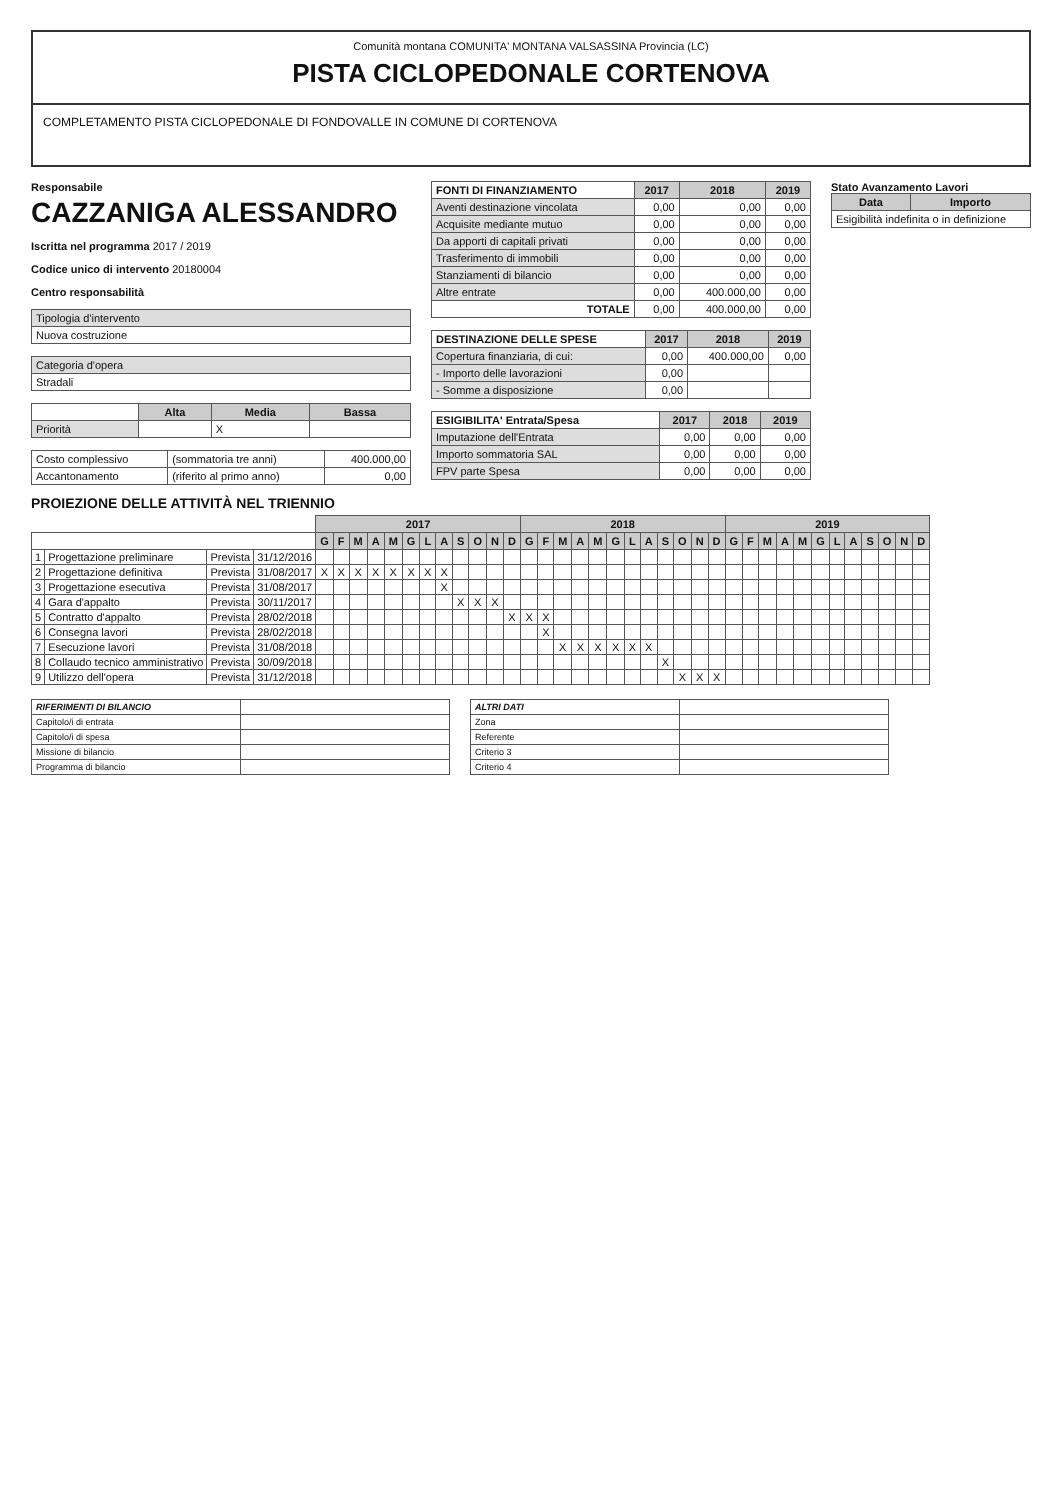Comunità montana COMUNITA' MONTANA VALSASSINA Provincia (LC)
PISTA CICLOPEDONALE CORTENOVA
COMPLETAMENTO PISTA CICLOPEDONALE DI FONDOVALLE IN COMUNE DI CORTENOVA
Responsabile
CAZZANIGA ALESSANDRO
Iscritta nel programma 2017 / 2019
Codice unico di intervento 20180004
Centro responsabilità
| Tipologia d'intervento |
| Nuova costruzione |
| Categoria d'opera |
| Stradali |
| | Alta | Media | Bassa |
| Priorità | | X | |
| Costo complessivo | (sommatoria tre anni) | 400.000,00 |
| Accantonamento | (riferito al primo anno) | 0,00 |
| FONTI DI FINANZIAMENTO | 2017 | 2018 | 2019 |
| --- | --- | --- | --- |
| Aventi destinazione vincolata | 0,00 | 0,00 | 0,00 |
| Acquisite mediante mutuo | 0,00 | 0,00 | 0,00 |
| Da apporti di capitali privati | 0,00 | 0,00 | 0,00 |
| Trasferimento di immobili | 0,00 | 0,00 | 0,00 |
| Stanziamenti di bilancio | 0,00 | 0,00 | 0,00 |
| Altre entrate | 0,00 | 400.000,00 | 0,00 |
| TOTALE | 0,00 | 400.000,00 | 0,00 |
| DESTINAZIONE DELLE SPESE | 2017 | 2018 | 2019 |
| --- | --- | --- | --- |
| Copertura finanziaria, di cui: | 0,00 | 400.000,00 | 0,00 |
| - Importo delle lavorazioni | 0,00 | | |
| - Somme a disposizione | 0,00 | | |
| ESIGIBILITA' Entrata/Spesa | 2017 | 2018 | 2019 |
| --- | --- | --- | --- |
| Imputazione dell'Entrata | 0,00 | 0,00 | 0,00 |
| Importo sommatoria SAL | 0,00 | 0,00 | 0,00 |
| FPV parte Spesa | 0,00 | 0,00 | 0,00 |
Stato Avanzamento Lavori
| Data | Importo |
| --- | --- |
| Esigibilità indefinita o in definizione | |
PROIEZIONE DELLE ATTIVITÀ NEL TRIENNIO
| | | | | 2017 | | | | | | | | | | | | 2018 | | | | | | | | | | | | 2019 | | | | | | | | | | | |
| | | | | G | F | M | A | M | G | L | A | S | O | N | D | G | F | M | A | M | G | L | A | S | O | N | D | G | F | M | A | M | G | L | A | S | O | N | D |
| 1 | Progettazione preliminare | Prevista | 31/12/2016 | | | | | | | | | | | | | | | | | | | | | | | | | | | | | | | | | | | | |
| 2 | Progettazione definitiva | Prevista | 31/08/2017 | X | X | X | X | X | X | X | X | | | | | | | | | | | | | | | | | | | | | | | | | | | | |
| 3 | Progettazione esecutiva | Prevista | 31/08/2017 | | | | | | | | X | | | | | | | | | | | | | | | | | | | | | | | | | | | | |
| 4 | Gara d'appalto | Prevista | 30/11/2017 | | | | | | | | | X | X | X | | | | | | | | | | | | | | | | | | | | | | | | | |
| 5 | Contratto d'appalto | Prevista | 28/02/2018 | | | | | | | | | | | | X | X | X | | | | | | | | | | | | | | | | | | | | | | |
| 6 | Consegna lavori | Prevista | 28/02/2018 | | | | | | | | | | | | | | X | | | | | | | | | | | | | | | | | | | | | | |
| 7 | Esecuzione lavori | Prevista | 31/08/2018 | | | | | | | | | | | | | | | X | X | X | X | X | X | | | | | | | | | | | | | | | | |
| 8 | Collaudo tecnico amministrativo | Prevista | 30/09/2018 | | | | | | | | | | | | | | | | | | | | | X | | | | | | | | | | | | | | | |
| 9 | Utilizzo dell'opera | Prevista | 31/12/2018 | | | | | | | | | | | | | | | | | | | | | | X | X | X | | | | | | | | | | | | |
| RIFERIMENTI DI BILANCIO | |
| Capitolo/i di entrata | |
| Capitolo/i di spesa | |
| Missione di bilancio | |
| Programma di bilancio | |
| ALTRI DATI | |
| Zona | |
| Referente | |
| Criterio 3 | |
| Criterio 4 | |